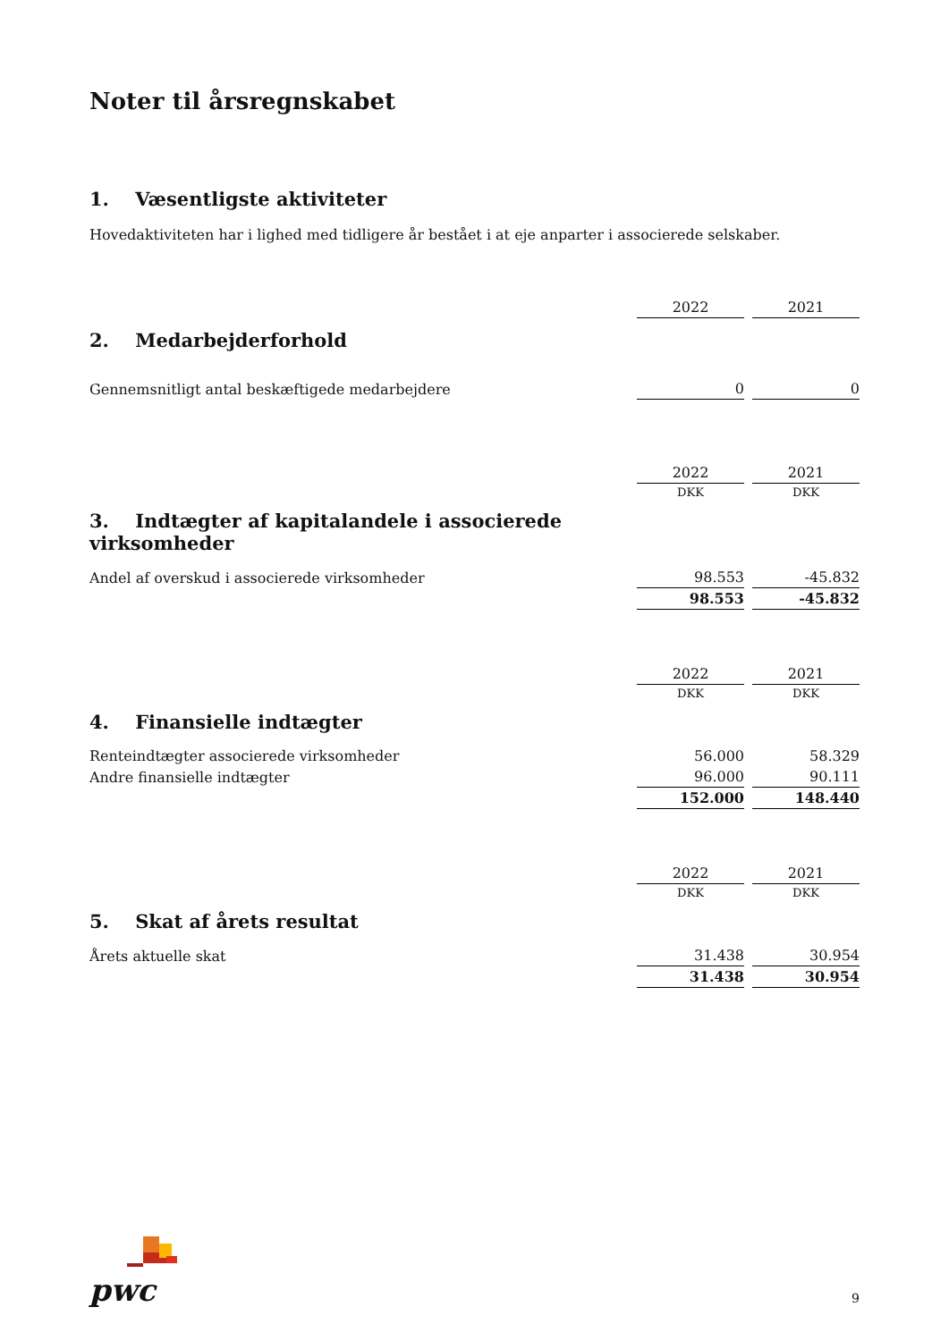Noter til årsregnskabet
1. Væsentligste aktiviteter
Hovedaktiviteten har i lighed med tidligere år bestået i at eje anparter i associerede selskaber.
| | 2022 | 2021 |
| 2. Medarbejderforhold | | |
| Gennemsnitligt antal beskæftigede medarbejdere | 0 | 0 |
| | 2022 | 2021 |
| | DKK | DKK |
| 3. Indtægter af kapitalandele i associerede virksomheder | | |
| Andel af overskud i associerede virksomheder | 98.553 | -45.832 |
| | 98.553 | -45.832 |
| | 2022 | 2021 |
| | DKK | DKK |
| 4. Finansielle indtægter | | |
| Renteindtægter associerede virksomheder | 56.000 | 58.329 |
| Andre finansielle indtægter | 96.000 | 90.111 |
| | 152.000 | 148.440 |
| | 2022 | 2021 |
| | DKK | DKK |
| 5. Skat af årets resultat | | |
| Årets aktuelle skat | 31.438 | 30.954 |
| | 31.438 | 30.954 |
pwc
9